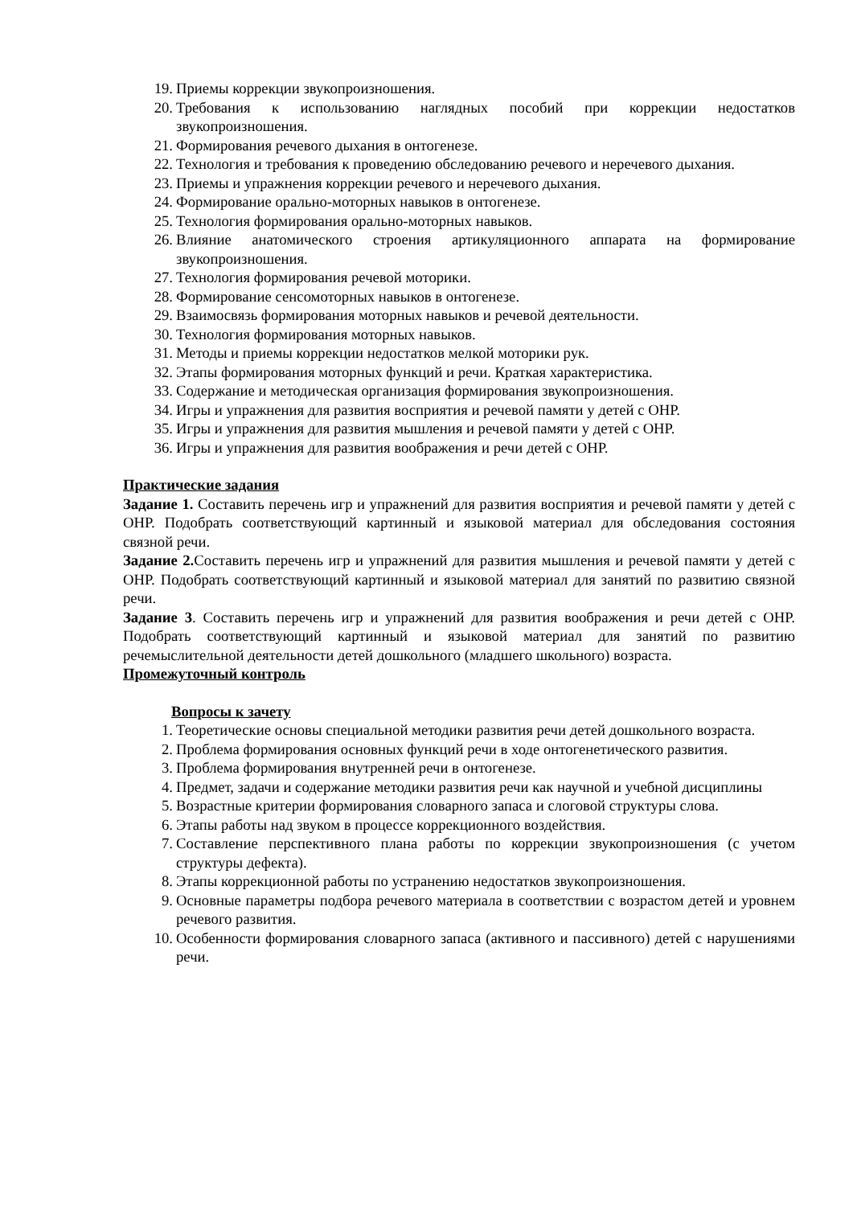19. Приемы коррекции звукопроизношения.
20. Требования к использованию наглядных пособий при коррекции недостатков звукопроизношения.
21. Формирования речевого дыхания в онтогенезе.
22. Технология и требования к проведению обследованию речевого и неречевого дыхания.
23. Приемы и упражнения коррекции речевого и неречевого дыхания.
24. Формирование орально-моторных навыков в онтогенезе.
25. Технология формирования орально-моторных навыков.
26. Влияние анатомического строения артикуляционного аппарата на формирование звукопроизношения.
27. Технология формирования речевой моторики.
28. Формирование сенсомоторных навыков в онтогенезе.
29. Взаимосвязь формирования моторных навыков и речевой деятельности.
30. Технология формирования моторных навыков.
31. Методы и приемы коррекции недостатков мелкой моторики рук.
32. Этапы формирования моторных функций и речи. Краткая характеристика.
33. Содержание и методическая организация формирования звукопроизношения.
34. Игры и упражнения для развития восприятия и речевой памяти у детей с ОНР.
35. Игры и упражнения для развития мышления и речевой памяти у детей с ОНР.
36. Игры и упражнения для развития воображения и речи детей с ОНР.
Практические задания
Задание 1. Составить перечень игр и упражнений для развития восприятия и речевой памяти у детей с ОНР. Подобрать соответствующий картинный и языковой материал для обследования состояния связной речи.
Задание 2. Составить перечень игр и упражнений для развития мышления и речевой памяти у детей с ОНР. Подобрать соответствующий картинный и языковой материал для занятий по развитию связной речи.
Задание 3. Составить перечень игр и упражнений для развития воображения и речи детей с ОНР. Подобрать соответствующий картинный и языковой материал для занятий по развитию речемыслительной деятельности детей дошкольного (младшего школьного) возраста.
Промежуточный контроль
Вопросы к зачету
1. Теоретические основы специальной методики развития речи детей дошкольного возраста.
2. Проблема формирования основных функций речи в ходе онтогенетического развития.
3. Проблема формирования внутренней речи в онтогенезе.
4. Предмет, задачи и содержание методики развития речи как научной и учебной дисциплины
5. Возрастные критерии формирования словарного запаса и слоговой структуры слова.
6. Этапы работы над звуком в процессе коррекционного воздействия.
7. Составление перспективного плана работы по коррекции звукопроизношения (с учетом структуры дефекта).
8. Этапы коррекционной работы по устранению недостатков звукопроизношения.
9. Основные параметры подбора речевого материала в соответствии с возрастом детей и уровнем речевого развития.
10. Особенности формирования словарного запаса (активного и пассивного) детей с нарушениями речи.